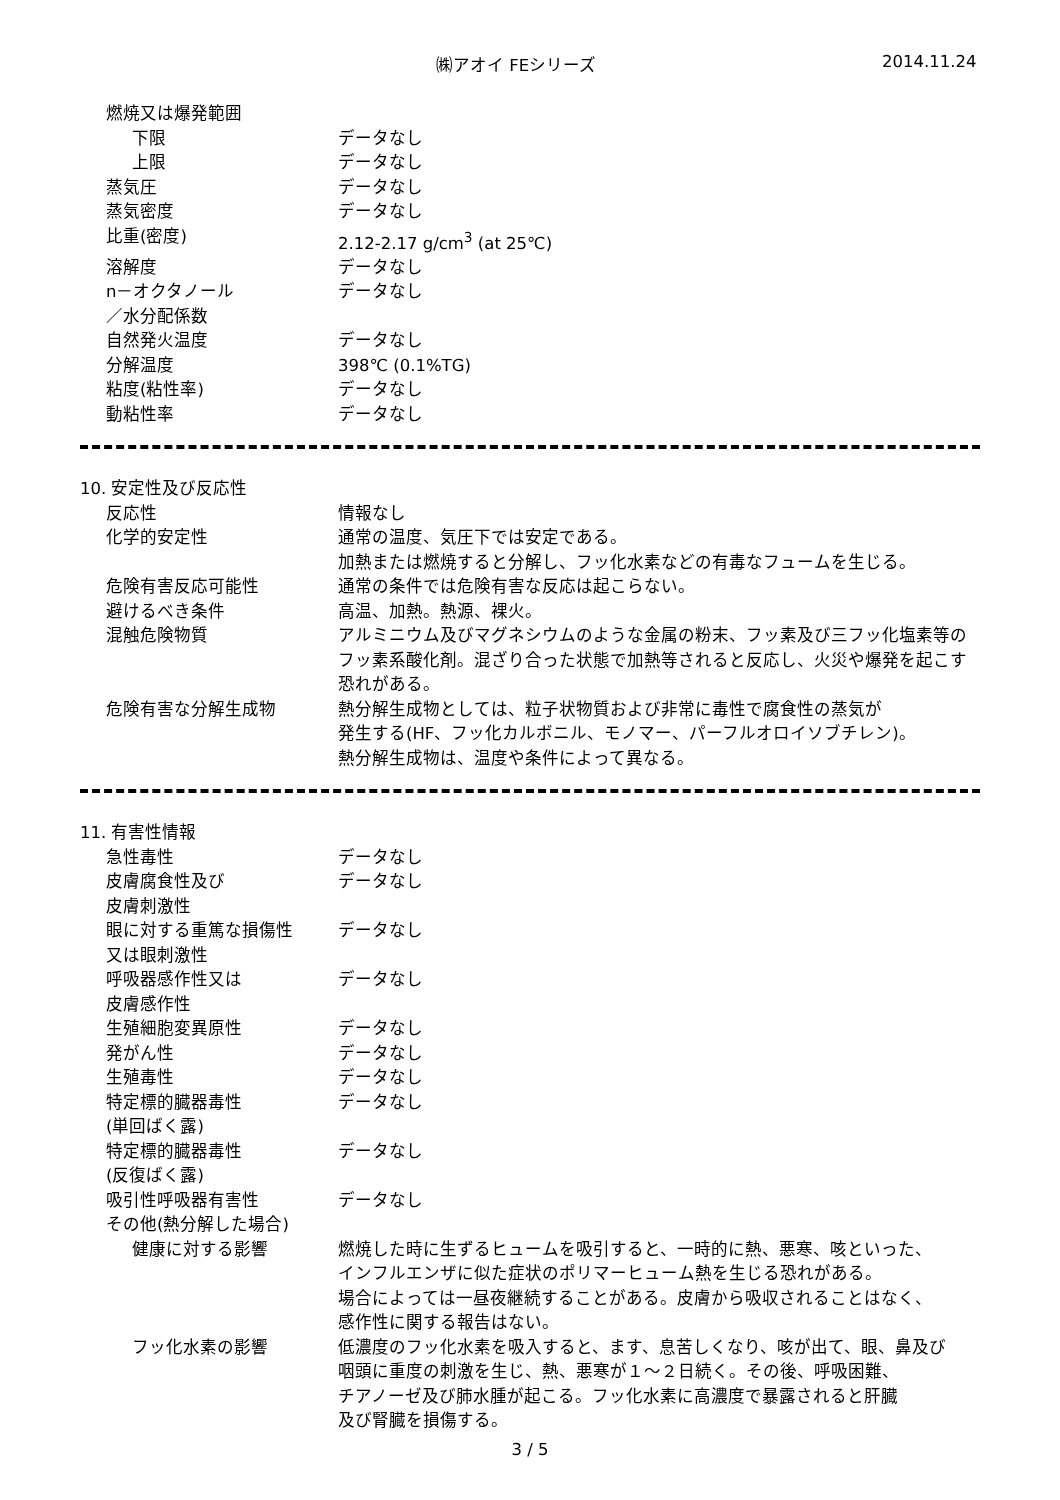㈱アオイ FEシリーズ 2014.11.24
燃焼又は爆発範囲
下限 データなし
上限 データなし
蒸気圧 データなし
蒸気密度 データなし
比重(密度) 2.12-2.17 g/cm<sup>3</sup> (at 25℃)
溶解度 データなし
n－オクタノール
／水分配係数
データなし
自然発火温度 データなし
分解温度 398℃ (0.1%TG)
粘度(粘性率) データなし
動粘性率 データなし
10. 安定性及び反応性
反応性 情報なし
化学的安定性 通常の温度、気圧下では安定である。
加熱または燃焼すると分解し、フッ化水素などの有毒なフュームを生じる。
危険有害反応可能性 通常の条件では危険有害な反応は起こらない。
避けるべき条件 高温、加熱。熱源、裸火。
混触危険物質 アルミニウム及びマグネシウムのような金属の粉末、フッ素及び三フッ化塩素等のフッ素系酸化剤。混ざり合った状態で加熱等されると反応し、火災や爆発を起こす恐れがある。
危険有害な分解生成物 熱分解生成物としては、粒子状物質および非常に毒性で腐食性の蒸気が
発生する(HF、フッ化カルボニル、モノマー、パーフルオロイソブチレン)。
熱分解生成物は、温度や条件によって異なる。
11. 有害性情報
急性毒性 データなし
皮膚腐食性及び
皮膚刺激性
データなし
眼に対する重篤な損傷性
又は眼刺激性
データなし
呼吸器感作性又は
皮膚感作性
データなし
生殖細胞変異原性 データなし
発がん性 データなし
生殖毒性 データなし
特定標的臓器毒性
(単回ばく露)
データなし
特定標的臓器毒性
(反復ばく露)
データなし
吸引性呼吸器有害性 データなし
その他(熱分解した場合)
健康に対する影響 燃焼した時に生ずるヒュームを吸引すると、一時的に熱、悪寒、咳といった、
インフルエンザに似た症状のポリマーヒューム熱を生じる恐れがある。
場合によっては一昼夜継続することがある。皮膚から吸収されることはなく、
感作性に関する報告はない。
フッ化水素の影響 低濃度のフッ化水素を吸入すると、ます、息苦しくなり、咳が出て、眼、鼻及び
咽頭に重度の刺激を生じ、熱、悪寒が１～２日続く。その後、呼吸困難、
チアノーゼ及び肺水腫が起こる。フッ化水素に高濃度で暴露されると肝臓
及び腎臓を損傷する。
3 / 5